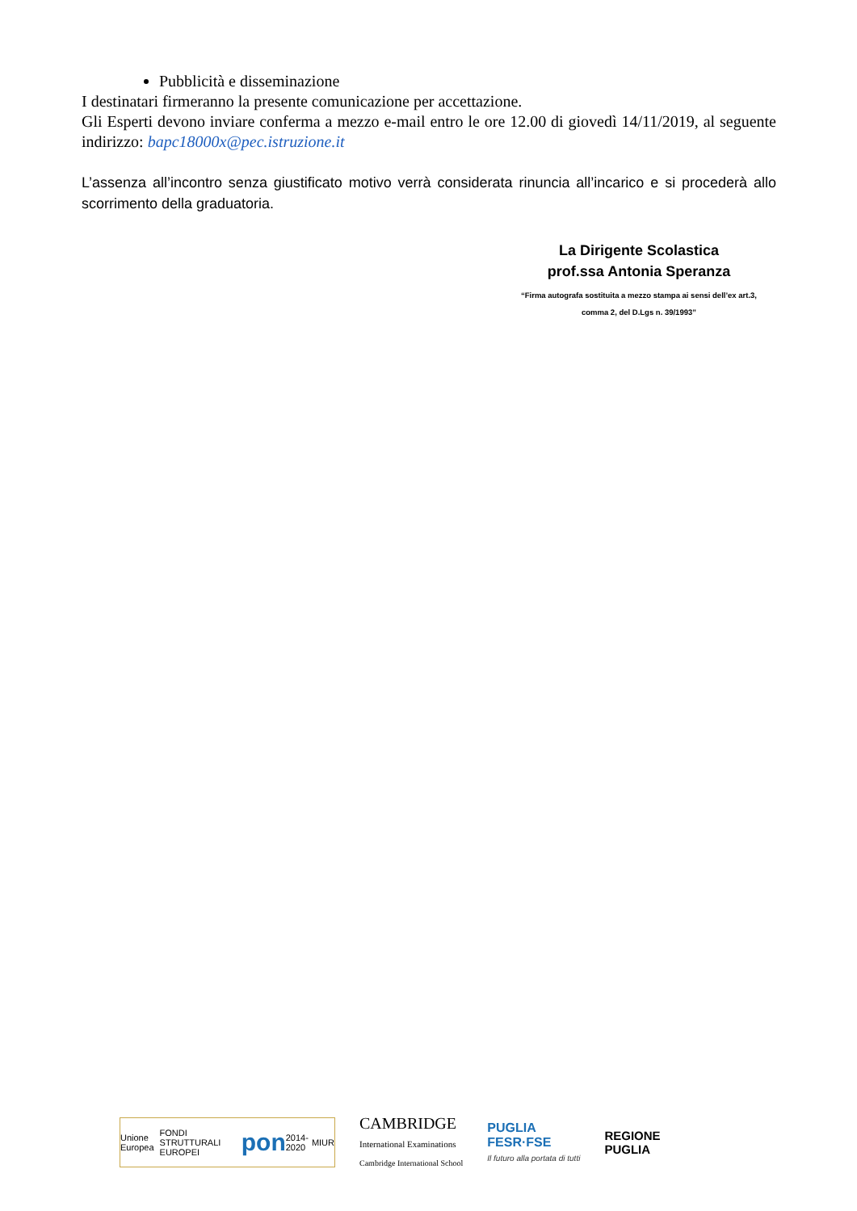Pubblicità e disseminazione
I destinatari firmeranno la presente comunicazione per accettazione.
Gli Esperti devono inviare conferma a mezzo e-mail entro le ore 12.00 di giovedì 14/11/2019, al seguente indirizzo: bapc18000x@pec.istruzione.it
L’assenza all’incontro senza giustificato motivo verrà considerata rinuncia all’incarico e si procederà allo scorrimento della graduatoria.
La Dirigente Scolastica
prof.ssa Antonia Speranza
“Firma autografa sostituita a mezzo stampa ai sensi dell’ex art.3,
comma 2, del D.Lgs n. 39/1993”
Unione Europea FONDI STRUTTURALI EUROPEI pon 2014-2020 MIUR
CAMBRIDGE
International Examinations
Cambridge International School
PUGLIA
FESR·FSE
Il futuro alla portata di tutti
REGIONE
PUGLIA